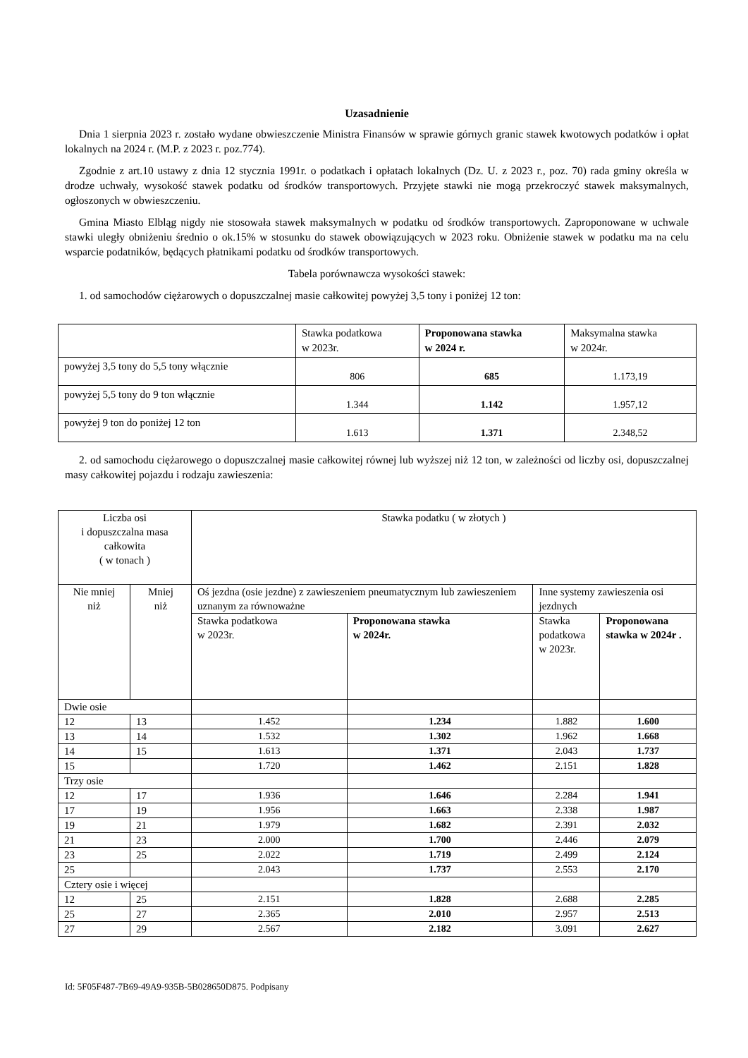Uzasadnienie
Dnia 1 sierpnia 2023 r. zostało wydane obwieszczenie Ministra Finansów w sprawie górnych granic stawek kwotowych podatków i opłat lokalnych na 2024 r. (M.P. z 2023 r. poz.774).
Zgodnie z art.10 ustawy z dnia 12 stycznia 1991r. o podatkach i opłatach lokalnych (Dz. U. z 2023 r., poz. 70) rada gminy określa w drodze uchwały, wysokość stawek podatku od środków transportowych. Przyjęte stawki nie mogą przekroczyć stawek maksymalnych, ogłoszonych w obwieszczeniu.
Gmina Miasto Elbląg nigdy nie stosowała stawek maksymalnych w podatku od środków transportowych. Zaproponowane w uchwale stawki uległy obniżeniu średnio o ok.15% w stosunku do stawek obowiązujących w 2023 roku. Obniżenie stawek w podatku ma na celu wsparcie podatników, będących płatnikami podatku od środków transportowych.
Tabela porównawcza wysokości stawek:
1. od samochodów ciężarowych o dopuszczalnej masie całkowitej powyżej 3,5 tony i poniżej 12 ton:
| | Stawka podatkowa w 2023r. | Proponowana stawka w 2024 r. | Maksymalna stawka w 2024r. |
| --- | --- | --- | --- |
| powyżej 3,5 tony do 5,5 tony włącznie | 806 | 685 | 1.173,19 |
| powyżej 5,5 tony do 9 ton włącznie | 1.344 | 1.142 | 1.957,12 |
| powyżej 9 ton do poniżej 12 ton | 1.613 | 1.371 | 2.348,52 |
2. od samochodu ciężarowego o dopuszczalnej masie całkowitej równej lub wyższej niż 12 ton, w zależności od liczby osi, dopuszczalnej masy całkowitej pojazdu i rodzaju zawieszenia:
| Liczba osi i dopuszczalna masa całkowita ( w tonach ) | | Stawka podatku ( w złotych ) | | | |
| Nie mniej niż | Mniej niż | Oś jezdna (osie jezdne) z zawieszeniem pneumatycznym lub zawieszeniem uznanym za równoważne | | Inne systemy zawieszenia osi jezdnych | |
| | | Stawka podatkowa w 2023r. | Proponowana stawka w 2024r. | Stawka podatkowa w 2023r. | Proponowana stawka w 2024r . |
| Dwie osie | | | | | |
| 12 | 13 | 1.452 | 1.234 | 1.882 | 1.600 |
| 13 | 14 | 1.532 | 1.302 | 1.962 | 1.668 |
| 14 | 15 | 1.613 | 1.371 | 2.043 | 1.737 |
| 15 | | 1.720 | 1.462 | 2.151 | 1.828 |
| Trzy osie | | | | | |
| 12 | 17 | 1.936 | 1.646 | 2.284 | 1.941 |
| 17 | 19 | 1.956 | 1.663 | 2.338 | 1.987 |
| 19 | 21 | 1.979 | 1.682 | 2.391 | 2.032 |
| 21 | 23 | 2.000 | 1.700 | 2.446 | 2.079 |
| 23 | 25 | 2.022 | 1.719 | 2.499 | 2.124 |
| 25 | | 2.043 | 1.737 | 2.553 | 2.170 |
| Cztery osie i więcej | | | | | |
| 12 | 25 | 2.151 | 1.828 | 2.688 | 2.285 |
| 25 | 27 | 2.365 | 2.010 | 2.957 | 2.513 |
| 27 | 29 | 2.567 | 2.182 | 3.091 | 2.627 |
Id: 5F05F487-7B69-49A9-935B-5B028650D875. Podpisany